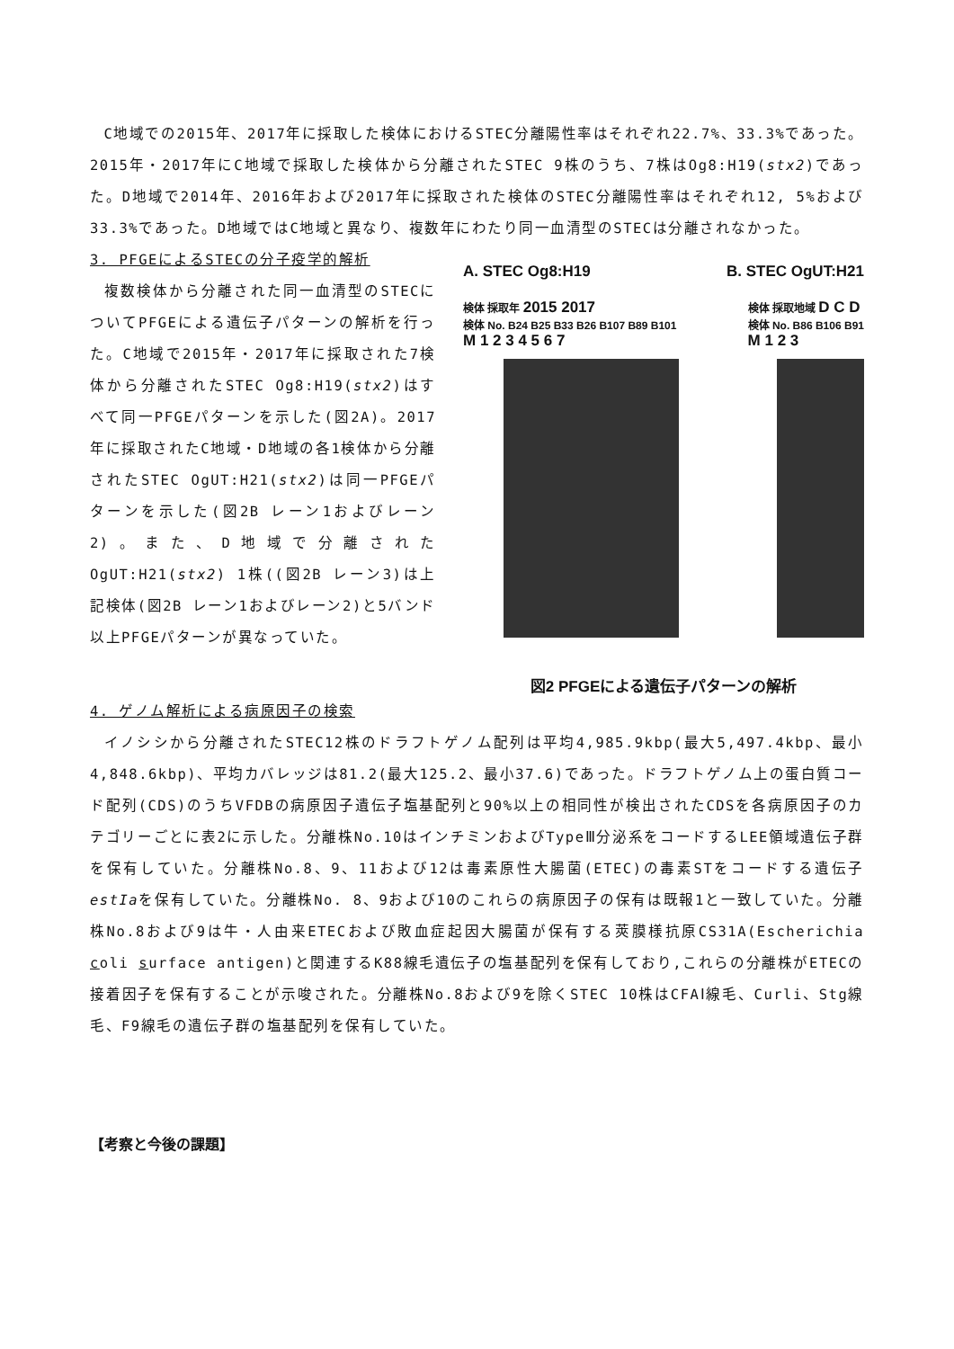C地域での2015年、2017年に採取した検体におけるSTEC分離陽性率はそれぞれ22.7%、33.3%であった。2015年・2017年にC地域で採取した検体から分離されたSTEC 9株のうち、7株はOg8:H19(stx2)であった。D地域で2014年、2016年および2017年に採取された検体のSTEC分離陽性率はそれぞれ12, 5%および33.3%であった。D地域ではC地域と異なり、複数年にわたり同一血清型のSTECは分離されなかった。
3. PFGEによるSTECの分子疫学的解析
複数検体から分離された同一血清型のSTECについてPFGEによる遺伝子パターンの解析を行った。C地域で2015年・2017年に採取された7検体から分離されたSTEC Og8:H19(stx2)はすべて同一PFGEパターンを示した(図2A)。2017年に採取されたC地域・D地域の各1検体から分離されたSTEC OgUT:H21(stx2)は同一PFGEパターンを示した(図2B レーン1およびレーン2)。また、D地域で分離されたOgUT:H21(stx2) 1株((図2B レーン3)は上記検体(図2B レーン1およびレーン2)と5バンド以上PFGEパターンが異なっていた。
A. STEC Og8:H19 B. STEC OgUT:H21
検体 採取年 2015 2017
検体 No. B24 B25 B33 B26 B107 B89 B101
M 1 2 3 4 5 6 7
検体 採取地域 D C D
検体 No. B86 B106 B91
M 1 2 3
図2 PFGEによる遺伝子パターンの解析
4. ゲノム解析による病原因子の検索
イノシシから分離されたSTEC12株のドラフトゲノム配列は平均4,985.9kbp(最大5,497.4kbp、最小4,848.6kbp)、平均カバレッジは81.2(最大125.2、最小37.6)であった。ドラフトゲノム上の蛋白質コード配列(CDS)のうちVFDBの病原因子遺伝子塩基配列と90%以上の相同性が検出されたCDSを各病原因子のカテゴリーごとに表2に示した。分離株No.10はインチミンおよびTypeⅢ分泌系をコードするLEE領域遺伝子群を保有していた。分離株No.8、9、11および12は毒素原性大腸菌(ETEC)の毒素STをコードする遺伝子 estIaを保有していた。分離株No. 8、9および10のこれらの病原因子の保有は既報1と一致していた。分離株No.8および9は牛・人由来ETECおよび敗血症起因大腸菌が保有する莢膜様抗原CS31A(Escherichia coli surface antigen)と関連するK88線毛遺伝子の塩基配列を保有しており,これらの分離株がETECの接着因子を保有することが示唆された。分離株No.8および9を除くSTEC 10株はCFAⅠ線毛、Curli、Stg線毛、F9線毛の遺伝子群の塩基配列を保有していた。
【考察と今後の課題】